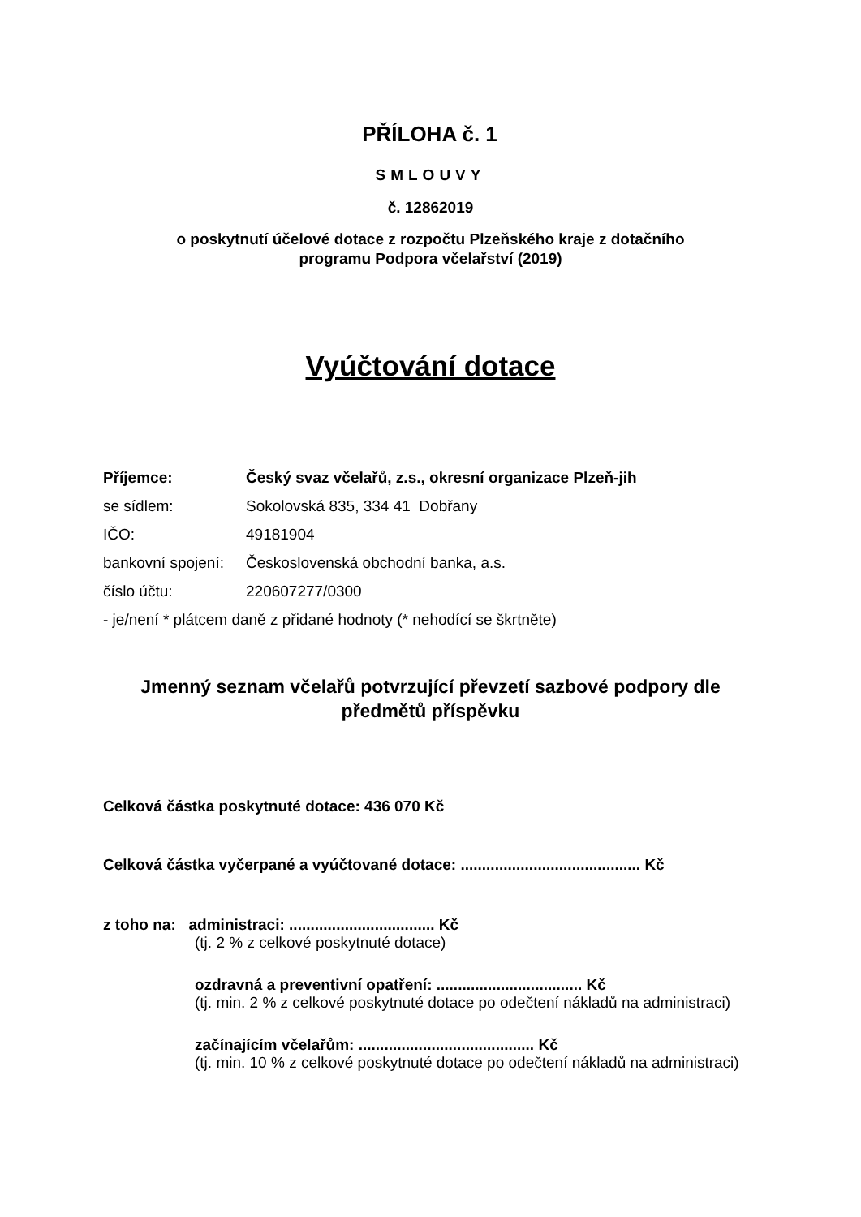PŘÍLOHA č. 1
SMLOUVY
č. 12862019
o poskytnutí účelové dotace z rozpočtu Plzeňského kraje z dotačního
programu Podpora včelařství (2019)
Vyúčtování dotace
Příjemce: Český svaz včelařů, z.s., okresní organizace Plzeň-jih
se sídlem: Sokolovská 835, 334 41 Dobřany
IČO: 49181904
bankovní spojení: Československá obchodní banka, a.s.
číslo účtu: 220607277/0300
- je/není * plátcem daně z přidané hodnoty (* nehodící se škrtněte)
Jmenný seznam včelařů potvrzující převzetí sazbové podpory dle
předmětů příspěvku
Celková částka poskytnuté dotace: 436 070 Kč
Celková částka vyčerpané a vyúčtované dotace: .......................................... Kč
z toho na: administraci: .................................. Kč
(tj. 2 % z celkové poskytnuté dotace)
ozdravná a preventivní opatření: .................................. Kč
(tj. min. 2 % z celkové poskytnuté dotace po odečtení nákladů na administraci)
začínajícím včelařům: ......................................... Kč
(tj. min. 10 % z celkové poskytnuté dotace po odečtení nákladů na administraci)